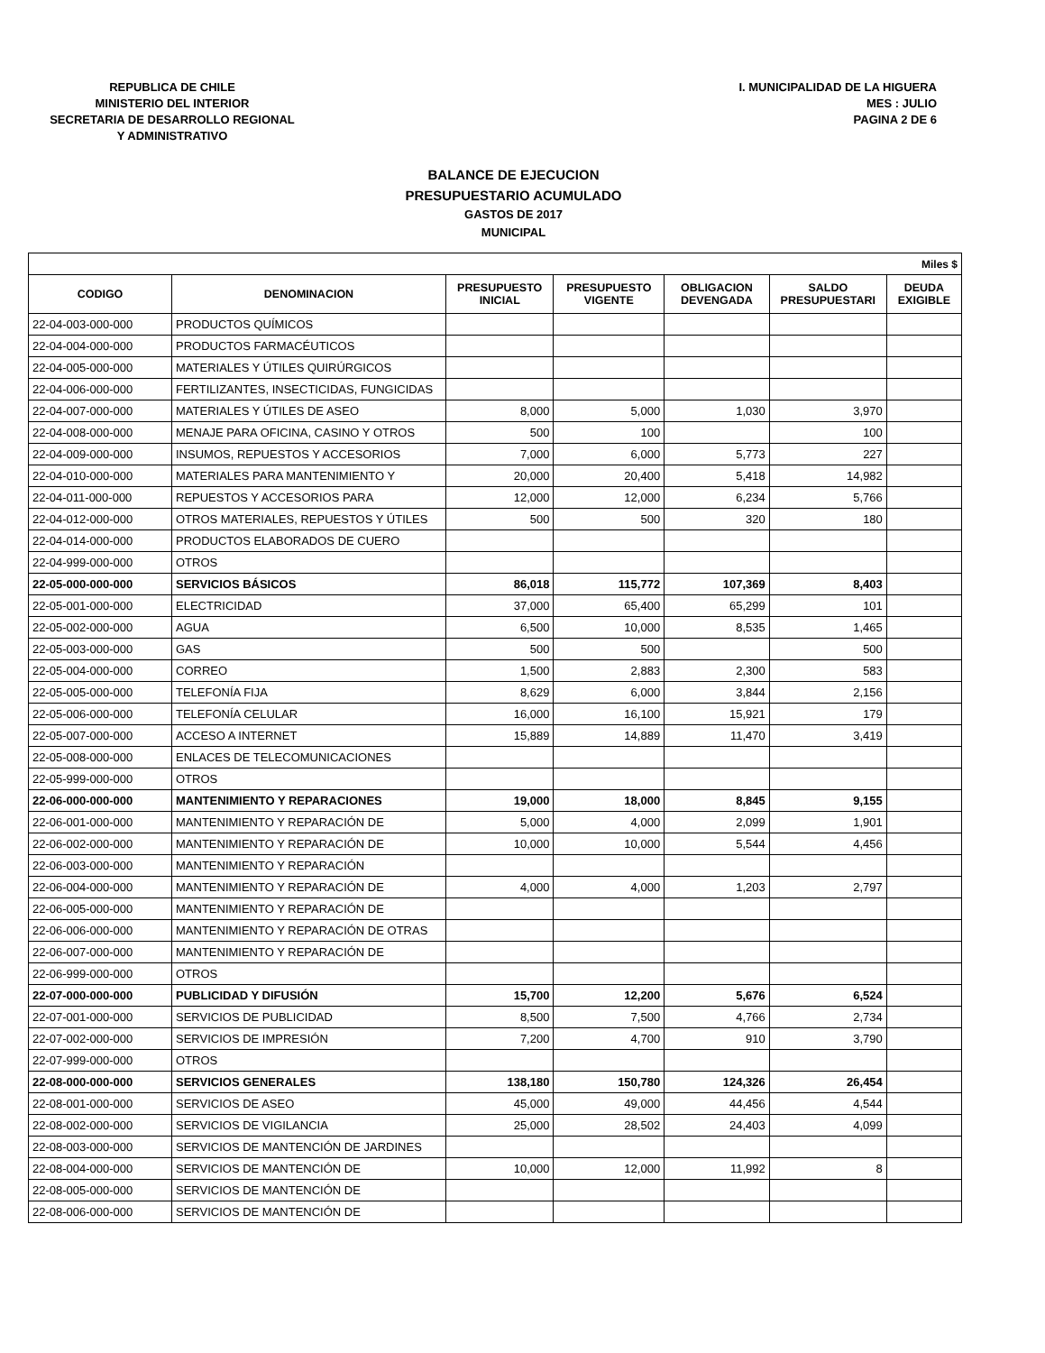REPUBLICA DE CHILE
MINISTERIO DEL INTERIOR
SECRETARIA DE DESARROLLO REGIONAL
Y ADMINISTRATIVO
I. MUNICIPALIDAD DE LA HIGUERA
MES : JULIO
PAGINA 2 DE 6
BALANCE DE EJECUCION
PRESUPUESTARIO ACUMULADO
GASTOS DE 2017
MUNICIPAL
| Miles $ | | | | | | |
| CODIGO | DENOMINACION | PRESUPUESTO INICIAL | PRESUPUESTO VIGENTE | OBLIGACION DEVENGADA | SALDO PRESUPUESTARI | DEUDA EXIGIBLE |
| 22-04-003-000-000 | PRODUCTOS QUÍMICOS | | | | | |
| 22-04-004-000-000 | PRODUCTOS FARMACÉUTICOS | | | | | |
| 22-04-005-000-000 | MATERIALES Y ÚTILES QUIRÚRGICOS | | | | | |
| 22-04-006-000-000 | FERTILIZANTES, INSECTICIDAS, FUNGICIDAS | | | | | |
| 22-04-007-000-000 | MATERIALES Y ÚTILES DE ASEO | 8,000 | 5,000 | 1,030 | 3,970 | |
| 22-04-008-000-000 | MENAJE PARA OFICINA, CASINO Y OTROS | 500 | 100 | | 100 | |
| 22-04-009-000-000 | INSUMOS, REPUESTOS Y ACCESORIOS | 7,000 | 6,000 | 5,773 | 227 | |
| 22-04-010-000-000 | MATERIALES PARA MANTENIMIENTO Y | 20,000 | 20,400 | 5,418 | 14,982 | |
| 22-04-011-000-000 | REPUESTOS Y ACCESORIOS PARA | 12,000 | 12,000 | 6,234 | 5,766 | |
| 22-04-012-000-000 | OTROS MATERIALES, REPUESTOS Y ÚTILES | 500 | 500 | 320 | 180 | |
| 22-04-014-000-000 | PRODUCTOS ELABORADOS DE CUERO | | | | | |
| 22-04-999-000-000 | OTROS | | | | | |
| 22-05-000-000-000 | SERVICIOS BÁSICOS | 86,018 | 115,772 | 107,369 | 8,403 | |
| 22-05-001-000-000 | ELECTRICIDAD | 37,000 | 65,400 | 65,299 | 101 | |
| 22-05-002-000-000 | AGUA | 6,500 | 10,000 | 8,535 | 1,465 | |
| 22-05-003-000-000 | GAS | 500 | 500 | | 500 | |
| 22-05-004-000-000 | CORREO | 1,500 | 2,883 | 2,300 | 583 | |
| 22-05-005-000-000 | TELEFONÍA FIJA | 8,629 | 6,000 | 3,844 | 2,156 | |
| 22-05-006-000-000 | TELEFONÍA CELULAR | 16,000 | 16,100 | 15,921 | 179 | |
| 22-05-007-000-000 | ACCESO A INTERNET | 15,889 | 14,889 | 11,470 | 3,419 | |
| 22-05-008-000-000 | ENLACES DE TELECOMUNICACIONES | | | | | |
| 22-05-999-000-000 | OTROS | | | | | |
| 22-06-000-000-000 | MANTENIMIENTO Y REPARACIONES | 19,000 | 18,000 | 8,845 | 9,155 | |
| 22-06-001-000-000 | MANTENIMIENTO Y REPARACIÓN DE | 5,000 | 4,000 | 2,099 | 1,901 | |
| 22-06-002-000-000 | MANTENIMIENTO Y REPARACIÓN DE | 10,000 | 10,000 | 5,544 | 4,456 | |
| 22-06-003-000-000 | MANTENIMIENTO Y REPARACIÓN | | | | | |
| 22-06-004-000-000 | MANTENIMIENTO Y REPARACIÓN DE | 4,000 | 4,000 | 1,203 | 2,797 | |
| 22-06-005-000-000 | MANTENIMIENTO Y REPARACIÓN DE | | | | | |
| 22-06-006-000-000 | MANTENIMIENTO Y REPARACIÓN DE OTRAS | | | | | |
| 22-06-007-000-000 | MANTENIMIENTO Y REPARACIÓN DE | | | | | |
| 22-06-999-000-000 | OTROS | | | | | |
| 22-07-000-000-000 | PUBLICIDAD Y DIFUSIÓN | 15,700 | 12,200 | 5,676 | 6,524 | |
| 22-07-001-000-000 | SERVICIOS DE PUBLICIDAD | 8,500 | 7,500 | 4,766 | 2,734 | |
| 22-07-002-000-000 | SERVICIOS DE IMPRESIÓN | 7,200 | 4,700 | 910 | 3,790 | |
| 22-07-999-000-000 | OTROS | | | | | |
| 22-08-000-000-000 | SERVICIOS GENERALES | 138,180 | 150,780 | 124,326 | 26,454 | |
| 22-08-001-000-000 | SERVICIOS DE ASEO | 45,000 | 49,000 | 44,456 | 4,544 | |
| 22-08-002-000-000 | SERVICIOS DE VIGILANCIA | 25,000 | 28,502 | 24,403 | 4,099 | |
| 22-08-003-000-000 | SERVICIOS DE MANTENCIÓN DE JARDINES | | | | | |
| 22-08-004-000-000 | SERVICIOS DE MANTENCIÓN DE | 10,000 | 12,000 | 11,992 | 8 | |
| 22-08-005-000-000 | SERVICIOS DE MANTENCIÓN DE | | | | | |
| 22-08-006-000-000 | SERVICIOS DE MANTENCIÓN DE | | | | | |